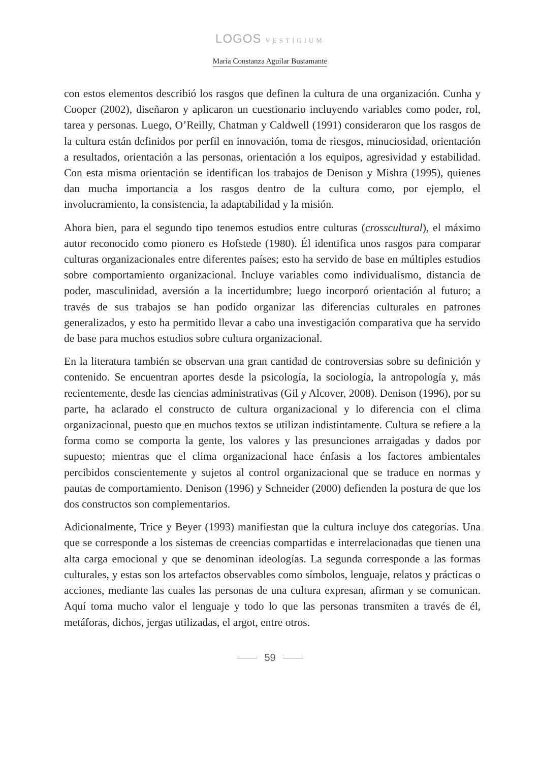LOGOS VESTIGIUM
María Constanza Aguilar Bustamante
con estos elementos describió los rasgos que definen la cultura de una organización. Cunha y Cooper (2002), diseñaron y aplicaron un cuestionario incluyendo variables como poder, rol, tarea y personas. Luego, O’Reilly, Chatman y Caldwell (1991) consideraron que los rasgos de la cultura están definidos por perfil en innovación, toma de riesgos, minuciosidad, orientación a resultados, orientación a las personas, orientación a los equipos, agresividad y estabilidad. Con esta misma orientación se identifican los trabajos de Denison y Mishra (1995), quienes dan mucha importancia a los rasgos dentro de la cultura como, por ejemplo, el involucramiento, la consistencia, la adaptabilidad y la misión.
Ahora bien, para el segundo tipo tenemos estudios entre culturas (crosscultural), el máximo autor reconocido como pionero es Hofstede (1980). Él identifica unos rasgos para comparar culturas organizacionales entre diferentes países; esto ha servido de base en múltiples estudios sobre comportamiento organizacional. Incluye variables como individualismo, distancia de poder, masculinidad, aversión a la incertidumbre; luego incorporó orientación al futuro; a través de sus trabajos se han podido organizar las diferencias culturales en patrones generalizados, y esto ha permitido llevar a cabo una investigación comparativa que ha servido de base para muchos estudios sobre cultura organizacional.
En la literatura también se observan una gran cantidad de controversias sobre su definición y contenido. Se encuentran aportes desde la psicología, la sociología, la antropología y, más recientemente, desde las ciencias administrativas (Gil y Alcover, 2008). Denison (1996), por su parte, ha aclarado el constructo de cultura organizacional y lo diferencia con el clima organizacional, puesto que en muchos textos se utilizan indistintamente. Cultura se refiere a la forma como se comporta la gente, los valores y las presunciones arraigadas y dados por supuesto; mientras que el clima organizacional hace énfasis a los factores ambientales percibidos conscientemente y sujetos al control organizacional que se traduce en normas y pautas de comportamiento. Denison (1996) y Schneider (2000) defienden la postura de que los dos constructos son complementarios.
Adicionalmente, Trice y Beyer (1993) manifiestan que la cultura incluye dos categorías. Una que se corresponde a los sistemas de creencias compartidas e interrelacionadas que tienen una alta carga emocional y que se denominan ideologías. La segunda corresponde a las formas culturales, y estas son los artefactos observables como símbolos, lenguaje, relatos y prácticas o acciones, mediante las cuales las personas de una cultura expresan, afirman y se comunican. Aquí toma mucho valor el lenguaje y todo lo que las personas transmiten a través de él, metáforas, dichos, jergas utilizadas, el argot, entre otros.
59